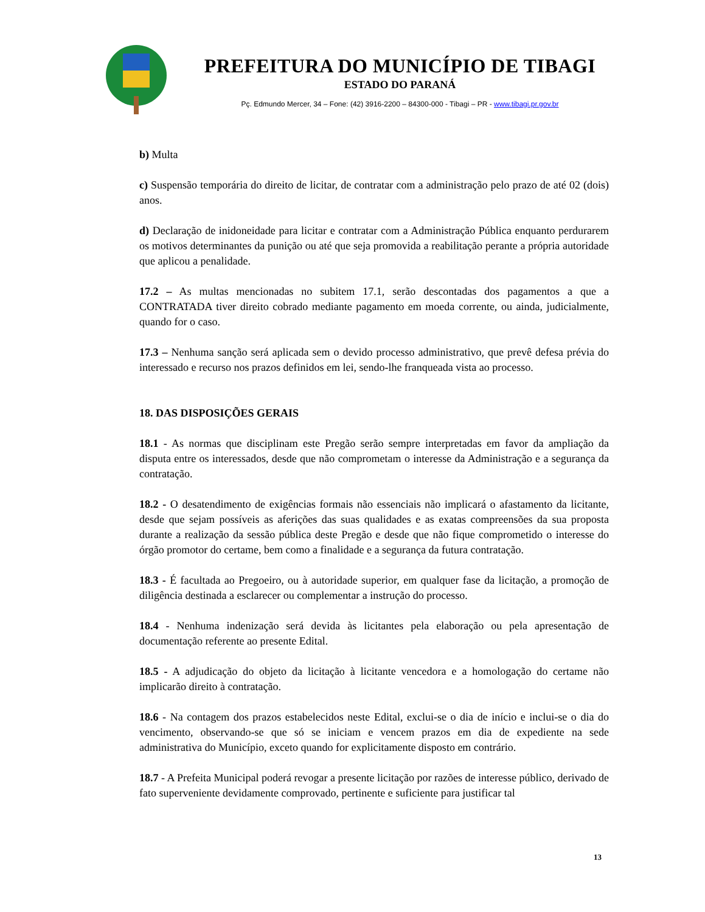PREFEITURA DO MUNICÍPIO DE TIBAGI
ESTADO DO PARANÁ
Pç. Edmundo Mercer, 34 – Fone: (42) 3916-2200 – 84300-000 - Tibagi – PR - www.tibagi.pr.gov.br
b) Multa
c) Suspensão temporária do direito de licitar, de contratar com a administração pelo prazo de até 02 (dois) anos.
d) Declaração de inidoneidade para licitar e contratar com a Administração Pública enquanto perdurarem os motivos determinantes da punição ou até que seja promovida a reabilitação perante a própria autoridade que aplicou a penalidade.
17.2 – As multas mencionadas no subitem 17.1, serão descontadas dos pagamentos a que a CONTRATADA tiver direito cobrado mediante pagamento em moeda corrente, ou ainda, judicialmente, quando for o caso.
17.3 – Nenhuma sanção será aplicada sem o devido processo administrativo, que prevê defesa prévia do interessado e recurso nos prazos definidos em lei, sendo-lhe franqueada vista ao processo.
18. DAS DISPOSIÇÕES GERAIS
18.1 - As normas que disciplinam este Pregão serão sempre interpretadas em favor da ampliação da disputa entre os interessados, desde que não comprometam o interesse da Administração e a segurança da contratação.
18.2 - O desatendimento de exigências formais não essenciais não implicará o afastamento da licitante, desde que sejam possíveis as aferições das suas qualidades e as exatas compreensões da sua proposta durante a realização da sessão pública deste Pregão e desde que não fique comprometido o interesse do órgão promotor do certame, bem como a finalidade e a segurança da futura contratação.
18.3 - É facultada ao Pregoeiro, ou à autoridade superior, em qualquer fase da licitação, a promoção de diligência destinada a esclarecer ou complementar a instrução do processo.
18.4 - Nenhuma indenização será devida às licitantes pela elaboração ou pela apresentação de documentação referente ao presente Edital.
18.5 - A adjudicação do objeto da licitação à licitante vencedora e a homologação do certame não implicarão direito à contratação.
18.6 - Na contagem dos prazos estabelecidos neste Edital, exclui-se o dia de início e inclui-se o dia do vencimento, observando-se que só se iniciam e vencem prazos em dia de expediente na sede administrativa do Município, exceto quando for explicitamente disposto em contrário.
18.7 - A Prefeita Municipal poderá revogar a presente licitação por razões de interesse público, derivado de fato superveniente devidamente comprovado, pertinente e suficiente para justificar tal
13